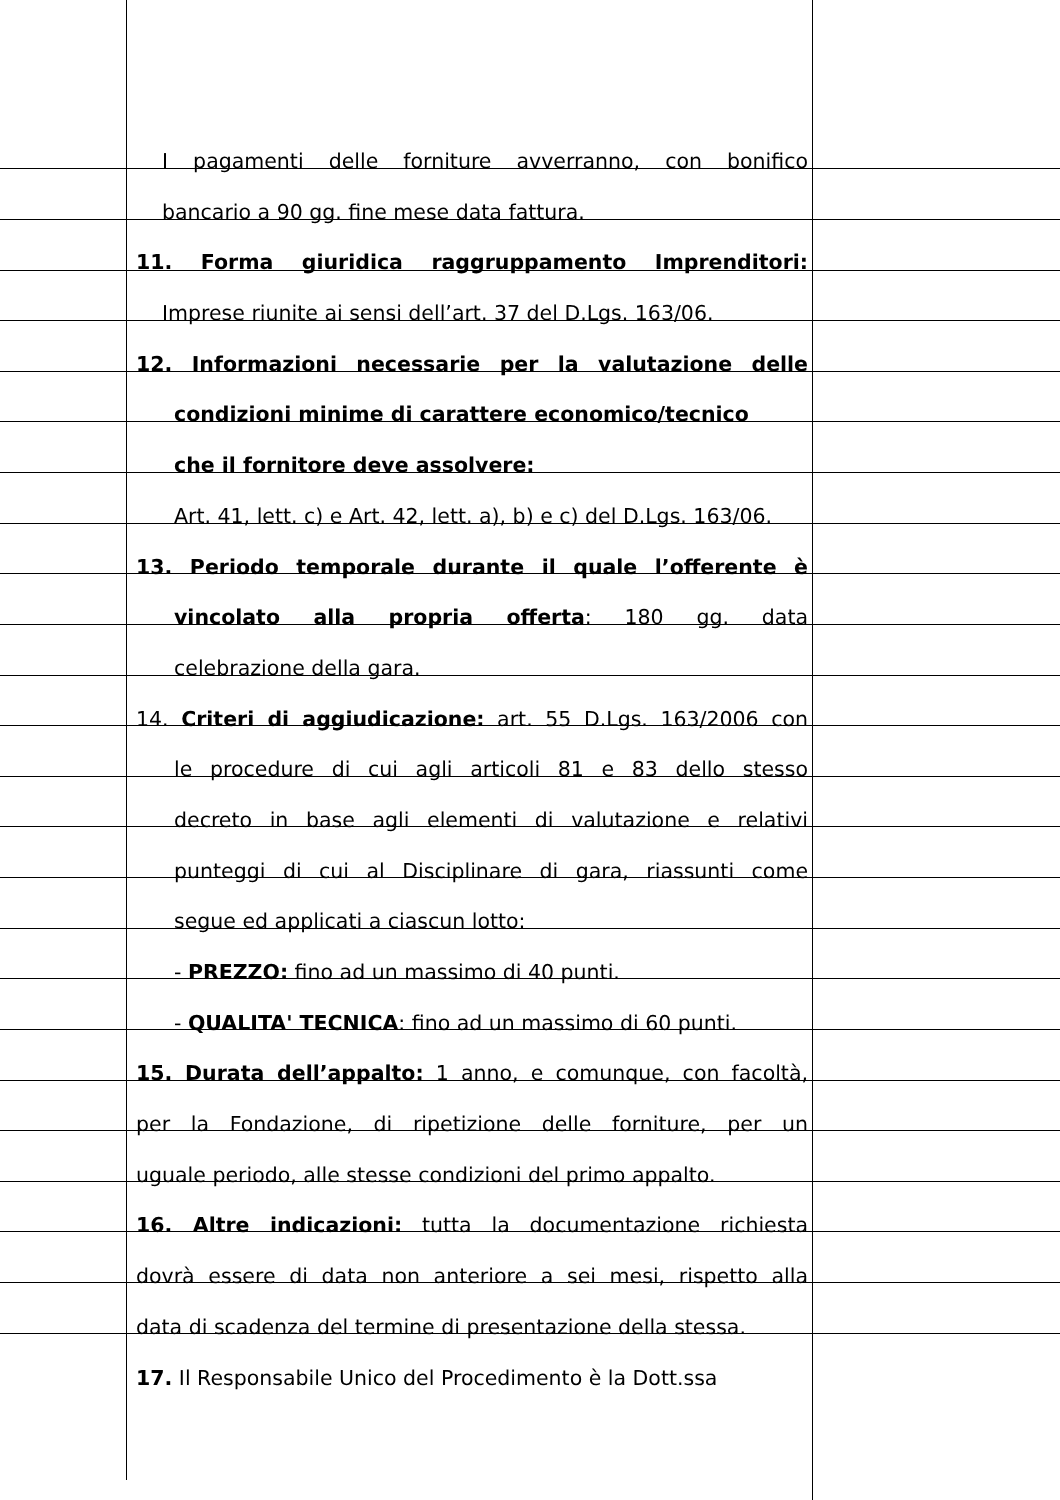I pagamenti delle forniture avverranno, con bonifico
bancario a 90 gg. fine mese data fattura.
11. Forma giuridica raggruppamento Imprenditori:
Imprese riunite ai sensi dell’art. 37 del D.Lgs. 163/06.
12. Informazioni necessarie per la valutazione delle
condizioni minime di carattere economico/tecnico
che il fornitore deve assolvere:
Art. 41, lett. c) e Art. 42, lett. a), b) e c) del D.Lgs. 163/06.
13. Periodo temporale durante il quale l’offerente è
vincolato alla propria offerta: 180 gg. data
celebrazione della gara.
14. Criteri di aggiudicazione: art. 55 D.Lgs. 163/2006 con
le procedure di cui agli articoli 81 e 83 dello stesso
decreto in base agli elementi di valutazione e relativi
punteggi di cui al Disciplinare di gara, riassunti come
segue ed applicati a ciascun lotto:
- PREZZO: fino ad un massimo di 40 punti.
- QUALITA' TECNICA: fino ad un massimo di 60 punti.
15. Durata dell’appalto: 1 anno, e comunque, con facoltà,
per la Fondazione, di ripetizione delle forniture, per un
uguale periodo, alle stesse condizioni del primo appalto.
16. Altre indicazioni: tutta la documentazione richiesta
dovrà essere di data non anteriore a sei mesi, rispetto alla
data di scadenza del termine di presentazione della stessa.
17. Il Responsabile Unico del Procedimento è la Dott.ssa